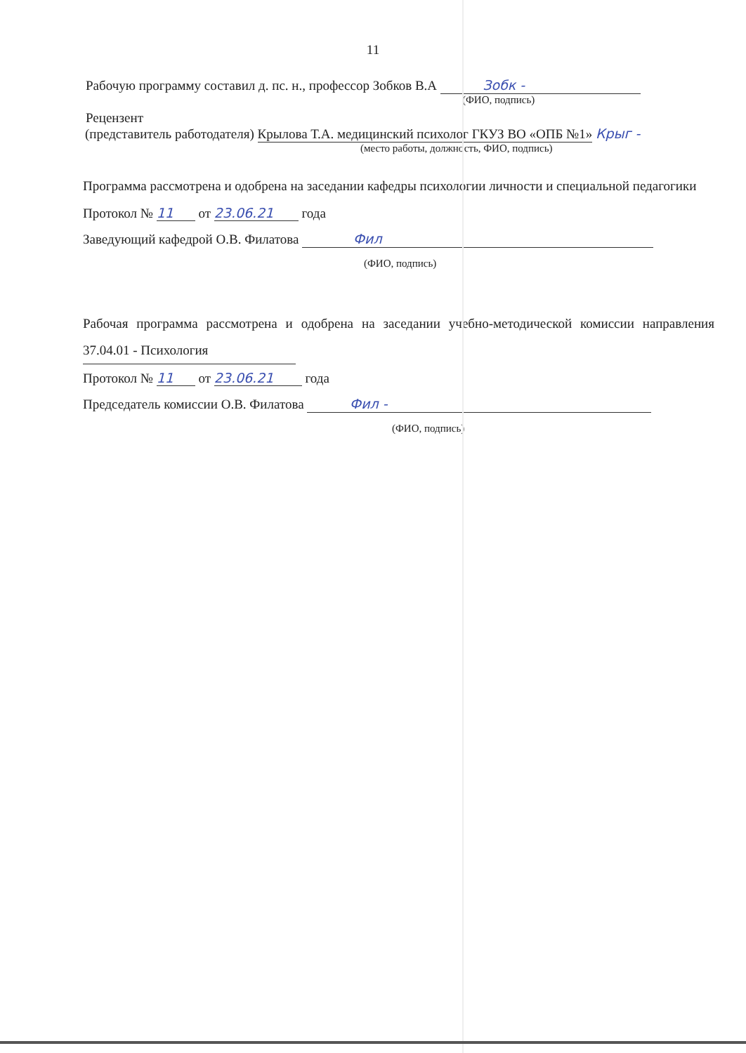11
Рабочую программу составил д. пс. н., профессор Зобков В.А Зобк -
(ФИО, подпись)
Рецензент
(представитель работодателя) Крылова Т.А. медицинский психолог ГКУЗ ВО «ОПБ №1» Крыг -
(место работы, должность, ФИО, подпись)
Программа рассмотрена и одобрена на заседании кафедры психологии личности и специальной педагогики
Протокол № 11 от 23.06.21 года
Заведующий кафедрой О.В. Филатова Фил
(ФИО, подпись)
Рабочая программа рассмотрена и одобрена на заседании учебно-методической комиссии направления 37.04.01 - Психология
Протокол № 11 от 23.06.21 года
Председатель комиссии О.В. Филатова Фил -
(ФИО, подпись)